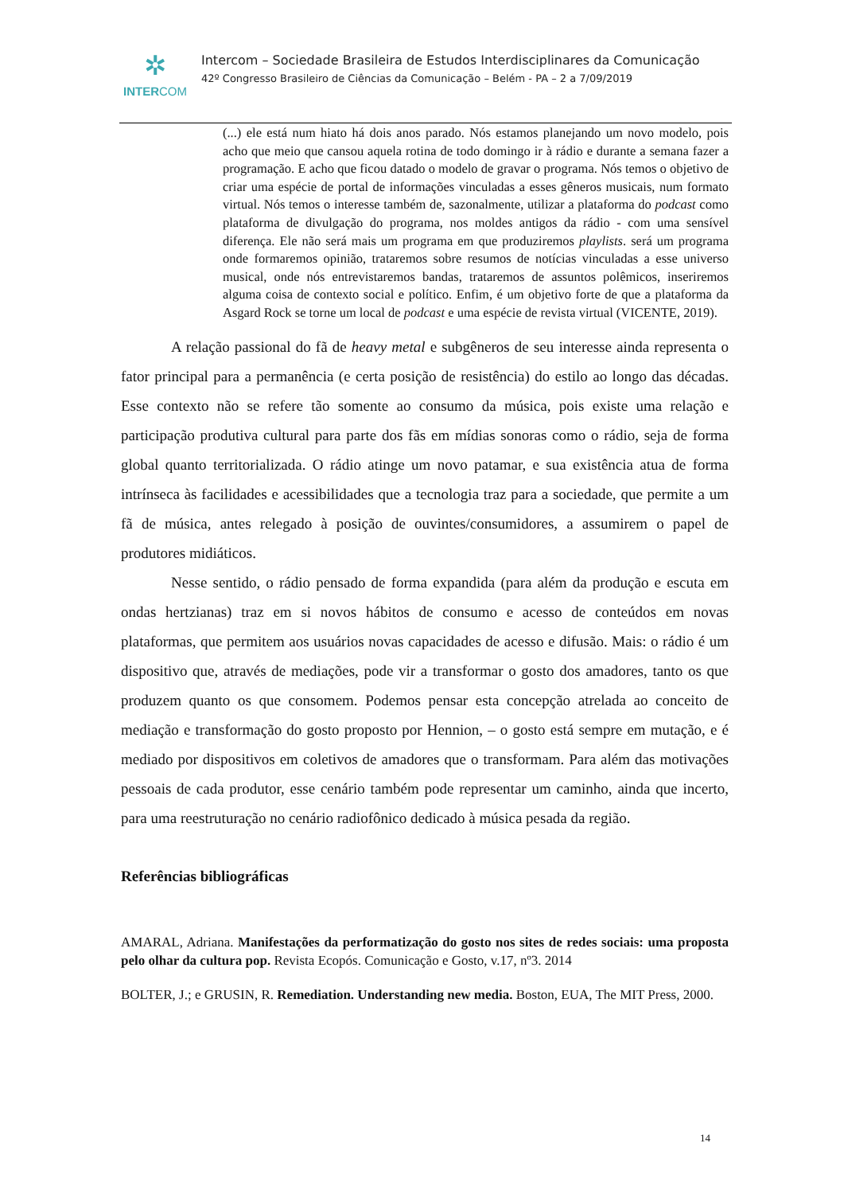✲
INTERCOM
Intercom – Sociedade Brasileira de Estudos Interdisciplinares da Comunicação
42º Congresso Brasileiro de Ciências da Comunicação – Belém - PA – 2 a 7/09/2019
(...) ele está num hiato há dois anos parado. Nós estamos planejando um novo modelo, pois acho que meio que cansou aquela rotina de todo domingo ir à rádio e durante a semana fazer a programação. E acho que ficou datado o modelo de gravar o programa. Nós temos o objetivo de criar uma espécie de portal de informações vinculadas a esses gêneros musicais, num formato virtual. Nós temos o interesse também de, sazonalmente, utilizar a plataforma do podcast como plataforma de divulgação do programa, nos moldes antigos da rádio - com uma sensível diferença. Ele não será mais um programa em que produziremos playlists. será um programa onde formaremos opinião, trataremos sobre resumos de notícias vinculadas a esse universo musical, onde nós entrevistaremos bandas, trataremos de assuntos polêmicos, inseriremos alguma coisa de contexto social e político. Enfim, é um objetivo forte de que a plataforma da Asgard Rock se torne um local de podcast e uma espécie de revista virtual (VICENTE, 2019).
A relação passional do fã de heavy metal e subgêneros de seu interesse ainda representa o fator principal para a permanência (e certa posição de resistência) do estilo ao longo das décadas. Esse contexto não se refere tão somente ao consumo da música, pois existe uma relação e participação produtiva cultural para parte dos fãs em mídias sonoras como o rádio, seja de forma global quanto territorializada. O rádio atinge um novo patamar, e sua existência atua de forma intrínseca às facilidades e acessibilidades que a tecnologia traz para a sociedade, que permite a um fã de música, antes relegado à posição de ouvintes/consumidores, a assumirem o papel de produtores midiáticos.
Nesse sentido, o rádio pensado de forma expandida (para além da produção e escuta em ondas hertzianas) traz em si novos hábitos de consumo e acesso de conteúdos em novas plataformas, que permitem aos usuários novas capacidades de acesso e difusão. Mais: o rádio é um dispositivo que, através de mediações, pode vir a transformar o gosto dos amadores, tanto os que produzem quanto os que consomem. Podemos pensar esta concepção atrelada ao conceito de mediação e transformação do gosto proposto por Hennion, – o gosto está sempre em mutação, e é mediado por dispositivos em coletivos de amadores que o transformam. Para além das motivações pessoais de cada produtor, esse cenário também pode representar um caminho, ainda que incerto, para uma reestruturação no cenário radiofônico dedicado à música pesada da região.
Referências bibliográficas
AMARAL, Adriana. Manifestações da performatização do gosto nos sites de redes sociais: uma proposta pelo olhar da cultura pop. Revista Ecopós. Comunicação e Gosto, v.17, nº3. 2014
BOLTER, J.; e GRUSIN, R. Remediation. Understanding new media. Boston, EUA, The MIT Press, 2000.
14